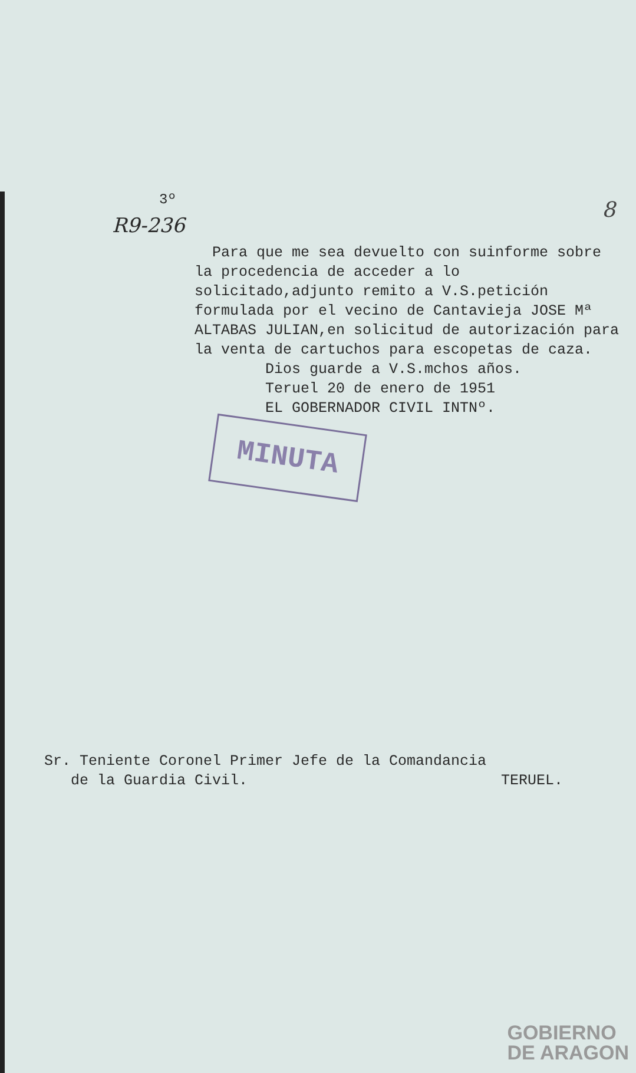8
3º
R9-236
Para que me sea devuelto con suinforme sobre la procedencia de acceder a lo solicitado,adjunto remito a V.S.petición formulada por el vecino de Cantavieja JOSE Mª ALTABAS JULIAN,en solicitud de autorización para la venta de cartuchos para escopetas de caza.
Dios guarde a V.S.mchos años.
Teruel 20 de enero de 1951
EL GOBERNADOR CIVIL INTNº.
MINUTA
Sr. Teniente Coronel Primer Jefe de la Comandancia
de la Guardia Civil. TERUEL.
GOBIERNO
DE ARAGON